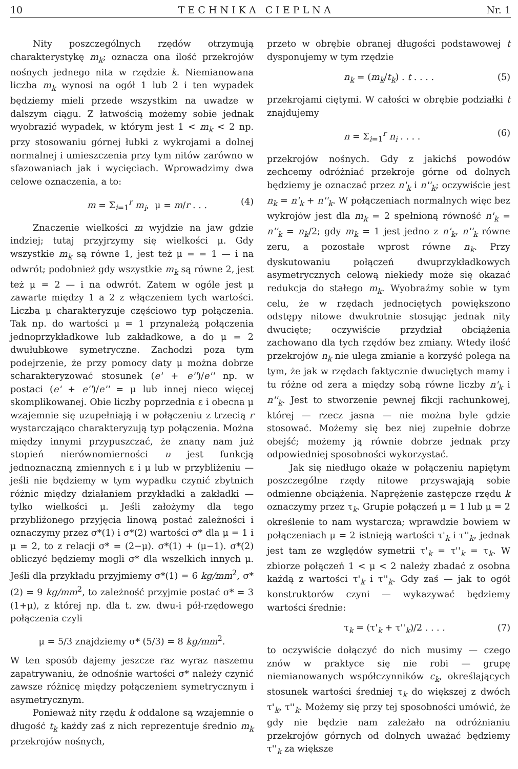10 T E C H N I K A C I E P L N A Nr. 1
Nity poszczególnych rzędów otrzymują charakterystykę m<sub>k</sub>; oznacza ona ilość przekrojów nośnych jednego nita w rzędzie k. Niemianowana liczba m<sub>k</sub> wynosi na ogół 1 lub 2 i ten wypadek będziemy mieli przede wszystkim na uwadze w dalszym ciągu. Z łatwością możemy sobie jednak wyobrazić wypadek, w którym jest 1 < m<sub>k</sub> < 2 np. przy stosowaniu górnej łubki z wykrojami a dolnej normalnej i umieszczenia przy tym nitów zarówno w sfazowaniach jak i wycięciach. Wprowadzimy dwa celowe oznaczenia, a to:
m = Σ<sub>i=1</sub><sup>r</sup> m<sub>i</sub>, μ = m/r . . . (4)
Znaczenie wielkości m wyjdzie na jaw gdzie indziej; tutaj przyjrzymy się wielkości μ. Gdy wszystkie m<sub>k</sub> są równe 1, jest też μ = = 1 — i na odwrót; podobnież gdy wszystkie m<sub>k</sub> są równe 2, jest też μ = 2 — i na odwrót. Zatem w ogóle jest μ zawarte między 1 a 2 z włączeniem tych wartości. Liczba μ charakteryzuje częściowo typ połączenia. Tak np. do wartości μ = 1 przynależą połączenia jednoprzykładkowe lub zakładkowe, a do μ = 2 dwułubkowe symetryczne. Zachodzi poza tym podejrzenie, że przy pomocy daty μ można dobrze scharakteryzować stosunek (e' + e'')/e'' np. w postaci (e' + e'')/e'' = μ lub innej nieco więcej skomplikowanej. Obie liczby poprzednia ε i obecna μ wzajemnie się uzupełniają i w połączeniu z trzecią r wystarczająco charakteryzują typ połączenia. Można między innymi przypuszczać, że znany nam już stopień nierównomierności υ jest funkcją jednoznaczną zmiennych ε i μ lub w przybliżeniu — jeśli nie będziemy w tym wypadku czynić zbytnich różnic między działaniem przykładki a zakładki — tylko wielkości μ. Jeśli założymy dla tego przybliżonego przyjęcia linową postać zależności i oznaczymy przez σ*(1) i σ*(2) wartości σ* dla μ = 1 i μ = 2, to z relacji σ* = (2−μ). σ*(1) + (μ−1). σ*(2) obliczyć będziemy mogli σ* dla wszelkich innych μ. Jeśli dla przykładu przyjmiemy σ*(1) = 6 kg/mm<sup>2</sup>, σ*(2) = 9 kg/mm<sup>2</sup>, to zależność przyjmie postać σ* = 3 (1+μ), z której np. dla t. zw. dwu-i pół-rzędowego połączenia czyli
μ = 5/3 znajdziemy σ* (5/3) = 8 kg/mm<sup>2</sup>.
W ten sposób dajemy jeszcze raz wyraz naszemu zapatrywaniu, że odnośnie wartości σ* należy czynić zawsze różnicę między połączeniem symetrycznym i asymetrycznym.
Ponieważ nity rzędu k oddalone są wzajemnie o długość t<sub>k</sub> każdy zaś z nich reprezentuje średnio m<sub>k</sub> przekrojów nośnych,
przeto w obrębie obranej długości podstawowej t dysponujemy w tym rzędzie
n<sub>k</sub> = (m<sub>k</sub>/t<sub>k</sub>) . t . . . . (5)
przekrojami ciętymi. W całości w obrębie podziałki t znajdujemy
n = Σ<sub>i=1</sub><sup>r</sup> n<sub>i</sub> . . . . (6)
przekrojów nośnych. Gdy z jakichś powodów zechcemy odróżniać przekroje górne od dolnych będziemy je oznaczać przez n'<sub>k</sub> i n''<sub>k</sub>; oczywiście jest n<sub>k</sub> = n'<sub>k</sub> + n''<sub>k</sub>. W połączeniach normalnych więc bez wykrojów jest dla m<sub>k</sub> = 2 spełnioną równość n'<sub>k</sub> = n''<sub>k</sub> = n<sub>k</sub>/2; gdy m<sub>k</sub> = 1 jest jedno z n'<sub>k</sub>, n''<sub>k</sub> równe zeru, a pozostałe wprost równe n<sub>k</sub>. Przy dyskutowaniu połączeń dwuprzykładkowych asymetrycznych celową niekiedy może się okazać redukcja do stałego m<sub>k</sub>. Wyobraźmy sobie w tym celu, że w rzędach jednociętych powiększono odstępy nitowe dwukrotnie stosując jednak nity dwucięte; oczywiście przydział obciążenia zachowano dla tych rzędów bez zmiany. Wtedy ilość przekrojów n<sub>k</sub> nie ulega zmianie a korzyść polega na tym, że jak w rzędach faktycznie dwuciętych mamy i tu różne od zera a między sobą równe liczby n'<sub>k</sub> i n''<sub>k</sub>. Jest to stworzenie pewnej fikcji rachunkowej, której — rzecz jasna — nie można byle gdzie stosować. Możemy się bez niej zupełnie dobrze obejść; możemy ją równie dobrze jednak przy odpowiedniej sposobności wykorzystać.
Jak się niedługo okaże w połączeniu napiętym poszczególne rzędy nitowe przyswajają sobie odmienne obciążenia. Naprężenie zastępcze rzędu k oznaczymy przez τ<sub>k</sub>. Grupie połączeń μ = 1 lub μ = 2 określenie to nam wystarcza; wprawdzie bowiem w połączeniach μ = 2 istnieją wartości τ'<sub>k</sub> i τ''<sub>k</sub>, jednak jest tam ze względów symetrii τ'<sub>k</sub> = τ''<sub>k</sub> = τ<sub>k</sub>. W zbiorze połączeń 1 < μ < 2 należy zbadać z osobna każdą z wartości τ'<sub>k</sub> i τ''<sub>k</sub>. Gdy zaś — jak to ogół konstruktorów czyni — wykazywać będziemy wartości średnie:
τ<sub>k</sub> = (τ'<sub>k</sub> + τ''<sub>k</sub>)/2 . . . . (7)
to oczywiście dołączyć do nich musimy — czego znów w praktyce się nie robi — grupę niemianowanych współczynników c<sub>k</sub>, określających stosunek wartości średniej τ<sub>k</sub> do większej z dwóch τ'<sub>k</sub>, τ''<sub>k</sub>. Możemy się przy tej sposobności umówić, że gdy nie będzie nam zależało na odróżnianiu przekrojów górnych od dolnych uważać będziemy τ''<sub>k</sub> za większe